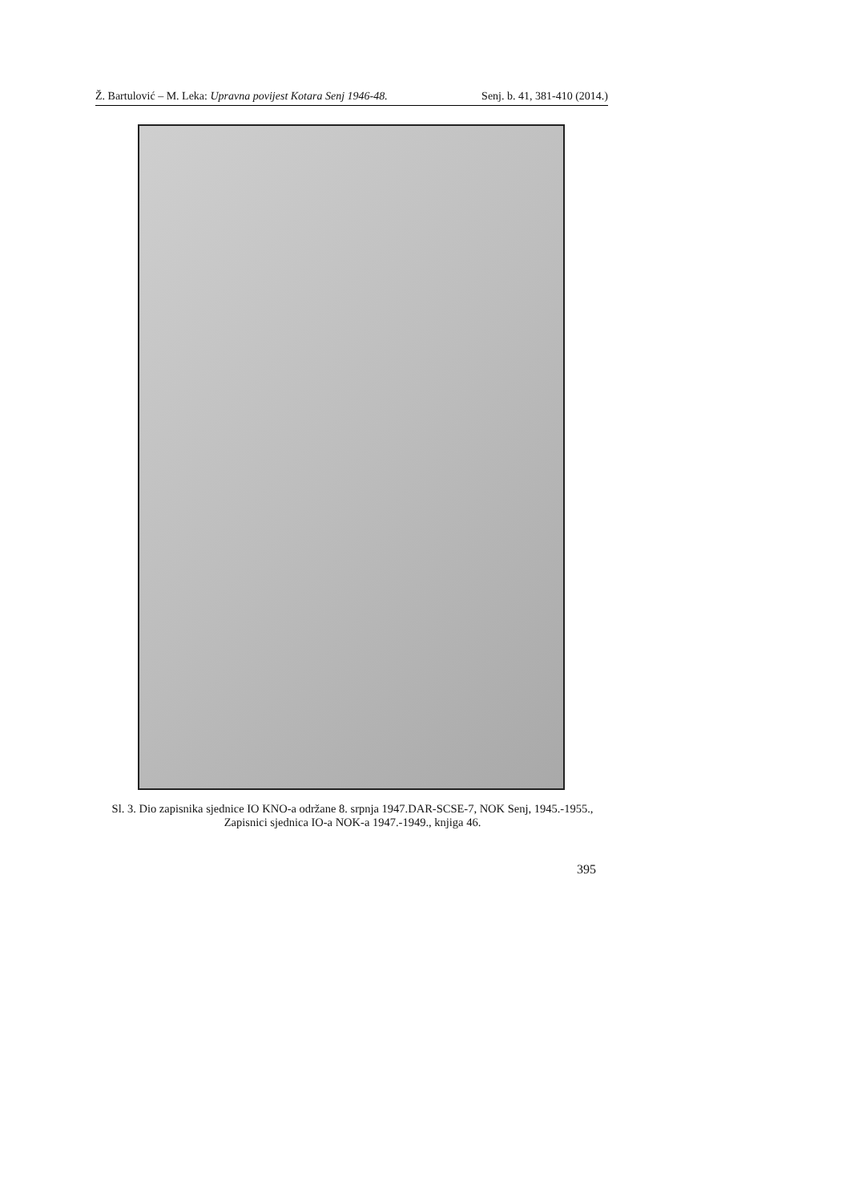Ž. Bartulović – M. Leka: Upravna povijest Kotara Senj 1946-48. Senj. b. 41, 381-410 (2014.)
Sl. 3. Dio zapisnika sjednice IO KNO-a održane 8. srpnja 1947.DAR-SCSE-7, NOK Senj, 1945.-1955., Zapisnici sjednica IO-a NOK-a 1947.-1949., knjiga 46.
395